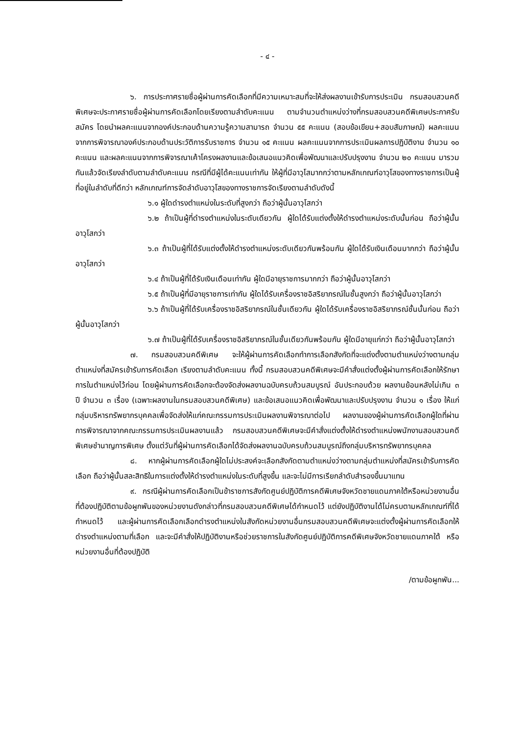- ๔ -
๖. การประกาศรายชื่อผู้ผ่านการคัดเลือกที่มีความเหมาะสมที่จะให้ส่งผลงานเข้ารับการประเมิน กรมสอบสวนคดีพิเศษจะประกาศรายชื่อผู้ผ่านการคัดเลือกโดยเรียงตามลำดับคะแนน ตามจำนวนตำแหน่งว่างที่กรมสอบสวนคดีพิเศษประกาศรับสมัคร โดยนำผลคะแนนจากองค์ประกอบด้านความรู้ความสามารถ จำนวน ๕๕ คะแนน (สอบข้อเขียน+สอบสัมภาษณ์) ผลคะแนนจากการพิจารณาองค์ประกอบด้านประวัติการรับราชการ จำนวน ๑๕ คะแนน ผลคะแนนจากการประเมินผลการปฏิบัติงาน จำนวน ๑๐ คะแนน และผลคะแนนจากการพิจารณาเค้าโครงผลงานและข้อเสนอแนวคิดเพื่อพัฒนาและปรับปรุงงาน จำนวน ๒๐ คะแนน มารวมกันแล้วจัดเรียงลำดับตามลำดับคะแนน กรณีที่มีผู้ได้คะแนนเท่ากัน ให้ผู้ที่มีอาวุโสมากกว่าตามหลักเกณฑ์อาวุโสของทางราชการเป็นผู้ที่อยู่ในลำดับที่ดีกว่า หลักเกณฑ์การจัดลำดับอาวุโสของทางราชการจัดเรียงตามลำดับดังนี้
๖.๑ ผู้ใดดำรงตำแหน่งในระดับที่สูงกว่า ถือว่าผู้นั้นอาวุโสกว่า
๖.๒ ถ้าเป็นผู้ที่ดำรงตำแหน่งในระดับเดียวกัน ผู้ใดได้รับแต่งตั้งให้ดำรงตำแหน่งระดับนั้นก่อน ถือว่าผู้นั้นอาวุโสกว่า
๖.๓ ถ้าเป็นผู้ที่ได้รับแต่งตั้งให้ดำรงตำแหน่งระดับเดียวกันพร้อมกัน ผู้ใดได้รับเงินเดือนมากกว่า ถือว่าผู้นั้นอาวุโสกว่า
๖.๔ ถ้าเป็นผู้ที่ได้รับเงินเดือนเท่ากัน ผู้ใดมีอายุราชการมากกว่า ถือว่าผู้นั้นอาวุโสกว่า
๖.๕ ถ้าเป็นผู้ที่มีอายุราชการเท่ากัน ผู้ใดได้รับเครื่องราชอิสริยาภรณ์ในชั้นสูงกว่า ถือว่าผู้นั้นอาวุโสกว่า
๖.๖ ถ้าเป็นผู้ที่ได้รับเครื่องราชอิสริยาภรณ์ในชั้นเดียวกัน ผู้ใดได้รับเครื่องราชอิสริยาภรณ์ชั้นนั้นก่อน ถือว่าผู้นั้นอาวุโสกว่า
๖.๗ ถ้าเป็นผู้ที่ได้รับเครื่องราชอิสริยาภรณ์ในชั้นเดียวกันพร้อมกัน ผู้ใดมีอายุแก่กว่า ถือว่าผู้นั้นอาวุโสกว่า
๗. กรมสอบสวนคดีพิเศษ จะให้ผู้ผ่านการคัดเลือกทำการเลือกสังกัดที่จะแต่งตั้งตามตำแหน่งว่างตามกลุ่มตำแหน่งที่สมัครเข้ารับการคัดเลือก เรียงตามลำดับคะแนน ทั้งนี้ กรมสอบสวนคดีพิเศษจะมีคำสั่งแต่งตั้งผู้ผ่านการคัดเลือกให้รักษาการในตำแหน่งไว้ก่อน โดยผู้ผ่านการคัดเลือกจะต้องจัดส่งผลงานฉบับครบถ้วนสมบูรณ์ อันประกอบด้วย ผลงานย้อนหลังไม่เกิน ๓ ปี จำนวน ๓ เรื่อง (เฉพาะผลงานในกรมสอบสวนคดีพิเศษ) และข้อเสนอแนวคิดเพื่อพัฒนาและปรับปรุงงาน จำนวน ๑ เรื่อง ให้แก่กลุ่มบริหารทรัพยากรบุคคลเพื่อจัดส่งให้แก่คณะกรรมการประเมินผลงานพิจารณาต่อไป ผลงานของผู้ผ่านการคัดเลือกผู้ใดที่ผ่านการพิจารณาจากคณะกรรมการประเมินผลงานแล้ว กรมสอบสวนคดีพิเศษจะมีคำสั่งแต่งตั้งให้ดำรงตำแหน่งพนักงานสอบสวนคดีพิเศษชำนาญการพิเศษ ตั้งแต่วันที่ผู้ผ่านการคัดเลือกได้จัดส่งผลงานฉบับครบถ้วนสมบูรณ์ถึงกลุ่มบริหารทรัพยากรบุคคล
๘. หากผู้ผ่านการคัดเลือกผู้ใดไม่ประสงค์จะเลือกสังกัดตามตำแหน่งว่างตามกลุ่มตำแหน่งที่สมัครเข้ารับการคัดเลือก ถือว่าผู้นั้นสละสิทธิในการแต่งตั้งให้ดำรงตำแหน่งในระดับที่สูงขึ้น และจะไม่มีการเรียกลำดับสำรองขึ้นมาแทน
๙. กรณีผู้ผ่านการคัดเลือกเป็นข้าราชการสังกัดศูนย์ปฏิบัติการคดีพิเศษจังหวัดชายแดนภาคใต้หรือหน่วยงานอื่นที่ต้องปฏิบัติตามข้อผูกพันของหน่วยงานดังกล่าวที่กรมสอบสวนคดีพิเศษได้กำหนดไว้ แต่ยังปฏิบัติงานได้ไม่ครบตามหลักเกณฑ์ที่ได้กำหนดไว้ และผู้ผ่านการคัดเลือกเลือกดำรงตำแหน่งในสังกัดหน่วยงานอื่นกรมสอบสวนคดีพิเศษจะแต่งตั้งผู้ผ่านการคัดเลือกให้ดำรงตำแหน่งตามที่เลือก และจะมีคำสั่งให้ปฏิบัติงานหรือช่วยราชการในสังกัดศูนย์ปฏิบัติการคดีพิเศษจังหวัดชายแดนภาคใต้ หรือหน่วยงานอื่นที่ต้องปฏิบัติ
/ตามข้อผูกพัน...